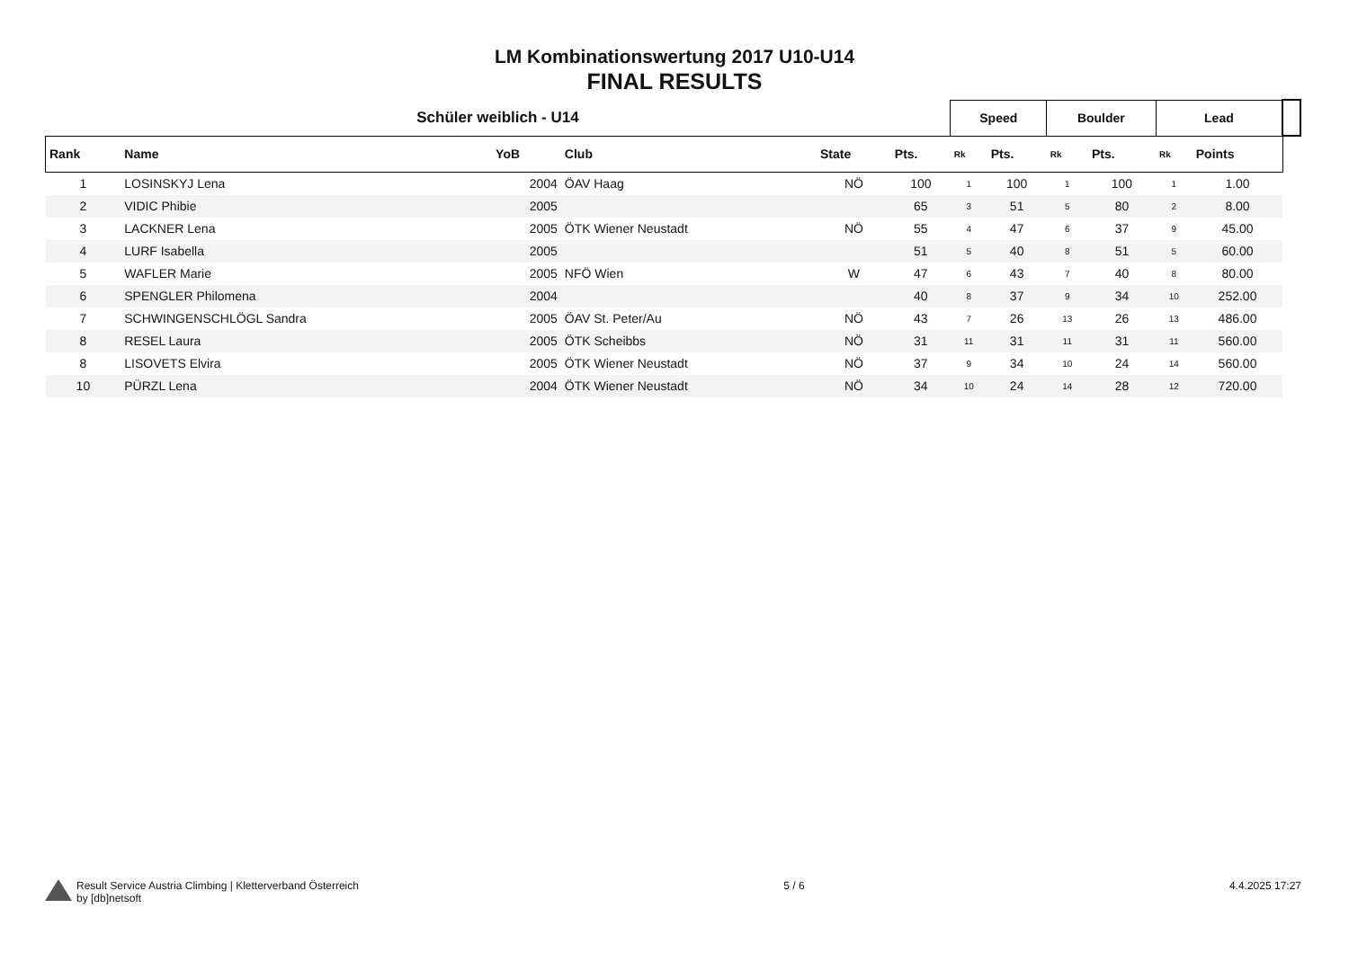LM Kombinationswertung 2017 U10-U14
FINAL RESULTS
| Schüler weiblich - U14 | | | | | | Speed | | Boulder | | Lead | | |
| --- | --- | --- | --- | --- | --- | --- | --- | --- | --- | --- | --- | --- |
| Rank | Name | YoB | Club | State | | Pts. | Rk | Pts. | Rk | Pts. | Rk | Points |
| 1 | LOSINSKYJ Lena | 2004 | ÖAV Haag | NÖ | 100 | 1 | 100 | 1 | 100 | 1 | 1.00 | |
| 2 | VIDIC Phibie | 2005 | | | 65 | 3 | 51 | 5 | 80 | 2 | 8.00 | |
| 3 | LACKNER Lena | 2005 | ÖTK Wiener Neustadt | NÖ | 55 | 4 | 47 | 6 | 37 | 9 | 45.00 | |
| 4 | LURF Isabella | 2005 | | | 51 | 5 | 40 | 8 | 51 | 5 | 60.00 | |
| 5 | WAFLER Marie | 2005 | NFÖ Wien | W | 47 | 6 | 43 | 7 | 40 | 8 | 80.00 | |
| 6 | SPENGLER Philomena | 2004 | | | 40 | 8 | 37 | 9 | 34 | 10 | 252.00 | |
| 7 | SCHWINGENSCHLÖGL Sandra | 2005 | ÖAV St. Peter/Au | NÖ | 43 | 7 | 26 | 13 | 26 | 13 | 486.00 | |
| 8 | RESEL Laura | 2005 | ÖTK Scheibbs | NÖ | 31 | 11 | 31 | 11 | 31 | 11 | 560.00 | |
| 8 | LISOVETS Elvira | 2005 | ÖTK Wiener Neustadt | NÖ | 37 | 9 | 34 | 10 | 24 | 14 | 560.00 | |
| 10 | PÜRZL Lena | 2004 | ÖTK Wiener Neustadt | NÖ | 34 | 10 | 24 | 14 | 28 | 12 | 720.00 | |
Result Service Austria Climbing | Kletterverband Österreich
by [db]netsoft
5 / 6 4.4.2025 17:27